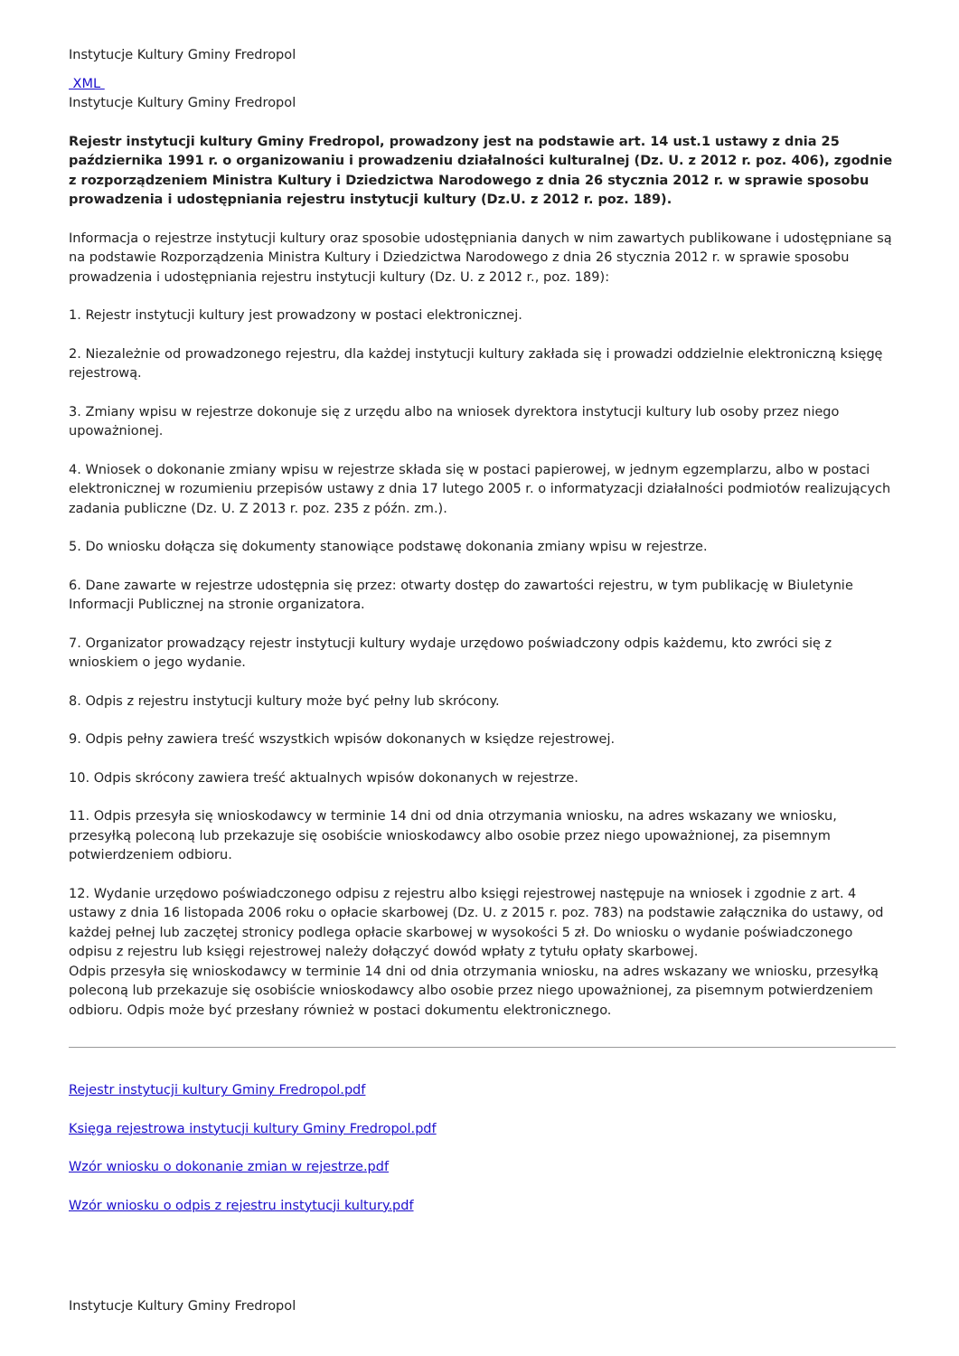Instytucje Kultury Gminy Fredropol
XML
Instytucje Kultury Gminy Fredropol
Rejestr instytucji kultury Gminy Fredropol, prowadzony jest na podstawie art. 14 ust.1 ustawy z dnia 25 października 1991 r. o organizowaniu i prowadzeniu działalności kulturalnej (Dz. U. z 2012 r. poz. 406), zgodnie z rozporządzeniem Ministra Kultury i Dziedzictwa Narodowego z dnia 26 stycznia 2012 r. w sprawie sposobu prowadzenia i udostępniania rejestru instytucji kultury (Dz.U. z 2012 r. poz. 189).
Informacja o rejestrze instytucji kultury oraz sposobie udostępniania danych w nim zawartych publikowane i udostępniane są na podstawie Rozporządzenia Ministra Kultury i Dziedzictwa Narodowego z dnia 26 stycznia 2012 r. w sprawie sposobu prowadzenia i udostępniania rejestru instytucji kultury (Dz. U. z 2012 r., poz. 189):
1. Rejestr instytucji kultury jest prowadzony w postaci elektronicznej.
2. Niezależnie od prowadzonego rejestru, dla każdej instytucji kultury zakłada się i prowadzi oddzielnie elektroniczną księgę rejestrową.
3. Zmiany wpisu w rejestrze dokonuje się z urzędu albo na wniosek dyrektora instytucji kultury lub osoby przez niego upoważnionej.
4. Wniosek o dokonanie zmiany wpisu w rejestrze składa się w postaci papierowej, w jednym egzemplarzu, albo w postaci elektronicznej w rozumieniu przepisów ustawy z dnia 17 lutego 2005 r. o informatyzacji działalności podmiotów realizujących zadania publiczne (Dz. U. Z 2013 r. poz. 235 z późn. zm.).
5. Do wniosku dołącza się dokumenty stanowiące podstawę dokonania zmiany wpisu w rejestrze.
6. Dane zawarte w rejestrze udostępnia się przez: otwarty dostęp do zawartości rejestru, w tym publikację w Biuletynie Informacji Publicznej na stronie organizatora.
7. Organizator prowadzący rejestr instytucji kultury wydaje urzędowo poświadczony odpis każdemu, kto zwróci się z wnioskiem o jego wydanie.
8. Odpis z rejestru instytucji kultury może być pełny lub skrócony.
9. Odpis pełny zawiera treść wszystkich wpisów dokonanych w księdze rejestrowej.
10. Odpis skrócony zawiera treść aktualnych wpisów dokonanych w rejestrze.
11. Odpis przesyła się wnioskodawcy w terminie 14 dni od dnia otrzymania wniosku, na adres wskazany we wniosku, przesyłką poleconą lub przekazuje się osobiście wnioskodawcy albo osobie przez niego upoważnionej, za pisemnym potwierdzeniem odbioru.
12. Wydanie urzędowo poświadczonego odpisu z rejestru albo księgi rejestrowej następuje na wniosek i zgodnie z art. 4 ustawy z dnia 16 listopada 2006 roku o opłacie skarbowej (Dz. U. z 2015 r. poz. 783) na podstawie załącznika do ustawy, od każdej pełnej lub zaczętej stronicy podlega opłacie skarbowej w wysokości 5 zł. Do wniosku o wydanie poświadczonego odpisu z rejestru lub księgi rejestrowej należy dołączyć dowód wpłaty z tytułu opłaty skarbowej.
Odpis przesyła się wnioskodawcy w terminie 14 dni od dnia otrzymania wniosku, na adres wskazany we wniosku, przesyłką poleconą lub przekazuje się osobiście wnioskodawcy albo osobie przez niego upoważnionej, za pisemnym potwierdzeniem odbioru. Odpis może być przesłany również w postaci dokumentu elektronicznego.
Rejestr instytucji kultury Gminy Fredropol.pdf
Księga rejestrowa instytucji kultury Gminy Fredropol.pdf
Wzór wniosku o dokonanie zmian w rejestrze.pdf
Wzór wniosku o odpis z rejestru instytucji kultury.pdf
Instytucje Kultury Gminy Fredropol